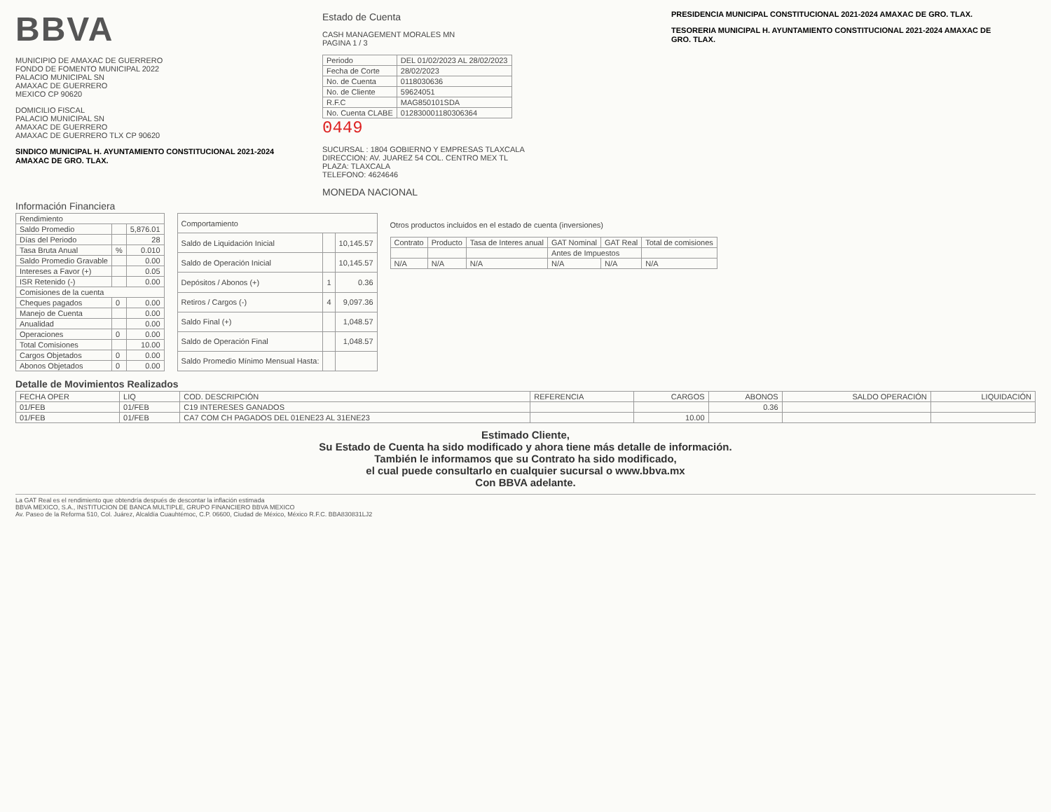BBVA
MUNICIPIO DE AMAXAC DE GUERRERO
FONDO DE FOMENTO MUNICIPAL 2022
PALACIO MUNICIPAL SN
AMAXAC DE GUERRERO
MEXICO CP 90620
DOMICILIO FISCAL
PALACIO MUNICIPAL SN
AMAXAC DE GUERRERO
AMAXAC DE GUERRERO TLX CP 90620
SINDICO MUNICIPAL H. AYUNTAMIENTO CONSTITUCIONAL 2021-2024 AMAXAC DE GRO. TLAX.
Estado de Cuenta
CASH MANAGEMENT MORALES MN
PAGINA 1 / 3
| Periodo | DEL 01/02/2023 AL 28/02/2023 |
| Fecha de Corte | 28/02/2023 |
| No. de Cuenta | 0118030636 |
| No. de Cliente | 59624051 |
| R.F.C | MAG850101SDA |
| No. Cuenta CLABE | 012830001180306364 |
0449
SUCURSAL : 1804 GOBIERNO Y EMPRESAS TLAXCALA
DIRECCION: AV. JUAREZ 54 COL. CENTRO MEX TL
PLAZA: TLAXCALA
TELEFONO: 4624646
MONEDA NACIONAL
PRESIDENCIA MUNICIPAL CONSTITUCIONAL 2021-2024 AMAXAC DE GRO. TLAX.
TESORERIA MUNICIPAL H. AYUNTAMIENTO CONSTITUCIONAL 2021-2024 AMAXAC DE GRO. TLAX.
Información Financiera
| Rendimiento | | |
| --- | --- | --- |
| Saldo Promedio | | 5,876.01 |
| Días del Periodo | | 28 |
| Tasa Bruta Anual | % | 0.010 |
| Saldo Promedio Gravable | | 0.00 |
| Intereses a Favor (+) | | 0.05 |
| ISR Retenido (-) | | 0.00 |
| Comisiones de la cuenta | | |
| Cheques pagados | 0 | 0.00 |
| Manejo de Cuenta | | 0.00 |
| Anualidad | | 0.00 |
| Operaciones | 0 | 0.00 |
| Total Comisiones | | 10.00 |
| Cargos Objetados | 0 | 0.00 |
| Abonos Objetados | 0 | 0.00 |
| Comportamiento | | |
| --- | --- | --- |
| Saldo de Liquidación Inicial | | 10,145.57 |
| Saldo de Operación Inicial | | 10,145.57 |
| Depósitos / Abonos (+) | 1 | 0.36 |
| Retiros / Cargos (-) | 4 | 9,097.36 |
| Saldo Final (+) | | 1,048.57 |
| Saldo de Operación Final | | 1,048.57 |
| Saldo Promedio Mínimo Mensual Hasta: | | |
Otros productos incluidos en el estado de cuenta (inversiones)
| Contrato | Producto | Tasa de Interes anual | GAT Nominal | GAT Real | Total de comisiones |
| --- | --- | --- | --- | --- | --- |
| | | | Antes de Impuestos | | |
| N/A | N/A | N/A | N/A | N/A | N/A |
Detalle de Movimientos Realizados
| FECHA OPER | LIQ | COD. DESCRIPCIÓN | REFERENCIA | CARGOS | ABONOS | SALDO OPERACIÓN | LIQUIDACIÓN |
| --- | --- | --- | --- | --- | --- | --- | --- |
| 01/FEB | 01/FEB | C19 INTERESES GANADOS | | | 0.36 | | |
| 01/FEB | 01/FEB | CA7 COM CH PAGADOS DEL 01ENE23 AL 31ENE23 | | 10.00 | | | |
Estimado Cliente,
Su Estado de Cuenta ha sido modificado y ahora tiene más detalle de información.
También le informamos que su Contrato ha sido modificado,
el cual puede consultarlo en cualquier sucursal o www.bbva.mx
Con BBVA adelante.
La GAT Real es el rendimiento que obtendría después de descontar la inflación estimada
BBVA MEXICO, S.A., INSTITUCION DE BANCA MULTIPLE, GRUPO FINANCIERO BBVA MEXICO
Av. Paseo de la Reforma 510, Col. Juárez, Alcaldía Cuauhtémoc, C.P. 06600, Ciudad de México, México R.F.C. BBA830831LJ2